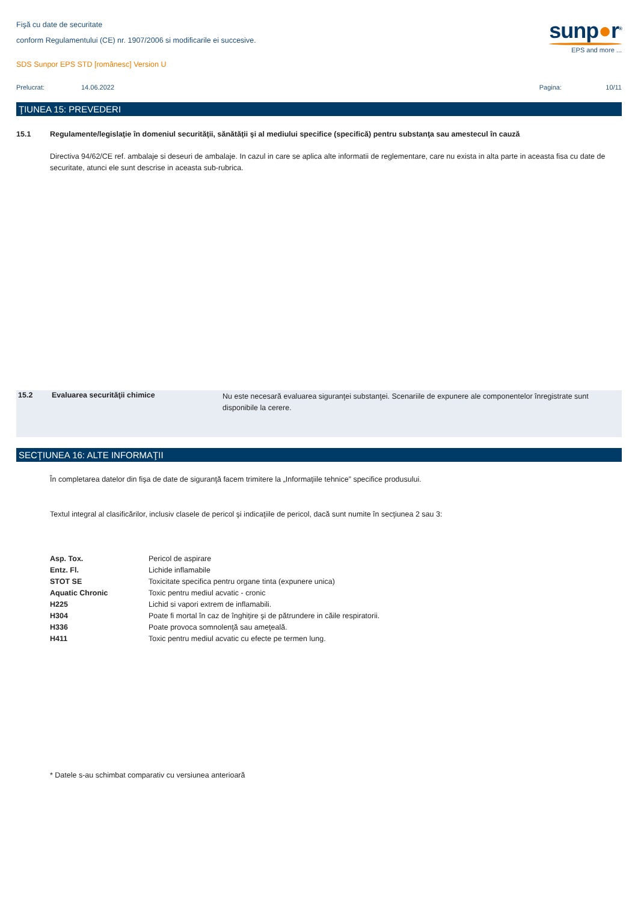Fişă cu date de securitate
conform Regulamentului (CE) nr. 1907/2006 si modificarile ei succesive.
SDS Sunpor EPS STD [românesc] Version U
sunp●r<sup>®</sup>
EPS and more ...
| Prelucrat: | 14.06.2022 | Pagina: | 10/11 |
ŢIUNEA 15: PREVEDERI
| 15.1 | Regulamente/legislaţie în domeniul securităţii, sănătăţii şi al mediului specifice (specifică) pentru substanţa sau amestecul în cauză |
Directiva 94/62/CE ref. ambalaje si deseuri de ambalaje. In cazul in care se aplica alte informatii de reglementare, care nu exista in alta parte in aceasta fisa cu date de securitate, atunci ele sunt descrise in aceasta sub-rubrica.
| 15.2 | Evaluarea securităţii chimice | Nu este necesară evaluarea siguranţei substanţei. Scenariile de expunere ale componentelor înregistrate sunt disponibile la cerere. |
SECŢIUNEA 16: ALTE INFORMAŢII
În completarea datelor din fişa de date de siguranţă facem trimitere la „Informaţiile tehnice” specifice produsului.
Textul integral al clasificărilor, inclusiv clasele de pericol şi indicaţiile de pericol, dacă sunt numite în secţiunea 2 sau 3:
| Asp. Tox. | Pericol de aspirare |
| Entz. Fl. | Lichide inflamabile |
| STOT SE | Toxicitate specifica pentru organe tinta (expunere unica) |
| Aquatic Chronic | Toxic pentru mediul acvatic - cronic |
| H225 | Lichid si vapori extrem de inflamabili. |
| H304 | Poate fi mortal în caz de înghiţire şi de pătrundere in căile respiratorii. |
| H336 | Poate provoca somnolenţă sau ameţeală. |
| H411 | Toxic pentru mediul acvatic cu efecte pe termen lung. |
* Datele s-au schimbat comparativ cu versiunea anterioară